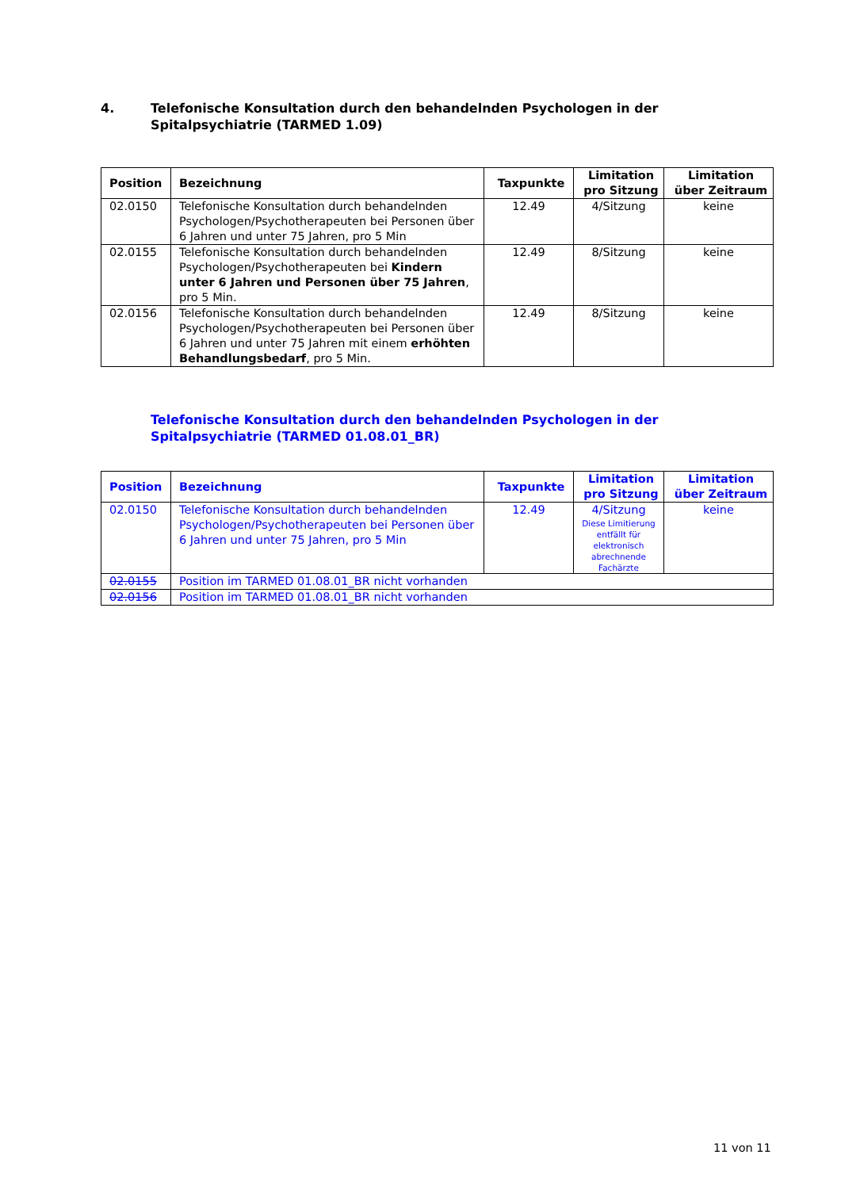4. Telefonische Konsultation durch den behandelnden Psychologen in der
Spitalpsychiatrie (TARMED 1.09)
| Position | Bezeichnung | Taxpunkte | Limitation pro Sitzung | Limitation über Zeitraum |
| --- | --- | --- | --- | --- |
| 02.0150 | Telefonische Konsultation durch behandelnden Psychologen/Psychotherapeuten bei Personen über 6 Jahren und unter 75 Jahren, pro 5 Min | 12.49 | 4/Sitzung | keine |
| 02.0155 | Telefonische Konsultation durch behandelnden Psychologen/Psychotherapeuten bei Kindern unter 6 Jahren und Personen über 75 Jahren , pro 5 Min. | 12.49 | 8/Sitzung | keine |
| 02.0156 | Telefonische Konsultation durch behandelnden Psychologen/Psychotherapeuten bei Personen über 6 Jahren und unter 75 Jahren mit einem erhöhten Behandlungsbedarf , pro 5 Min. | 12.49 | 8/Sitzung | keine |
Telefonische Konsultation durch den behandelnden Psychologen in der
Spitalpsychiatrie (TARMED 01.08.01_BR)
| Position | Bezeichnung | Taxpunkte | Limitation pro Sitzung | Limitation über Zeitraum |
| --- | --- | --- | --- | --- |
| 02.0150 | Telefonische Konsultation durch behandelnden Psychologen/Psychotherapeuten bei Personen über 6 Jahren und unter 75 Jahren, pro 5 Min | 12.49 | 4/Sitzung Diese Limitierung entfällt für elektronisch abrechnende Fachärzte | keine |
| 02.0155 | Position im TARMED 01.08.01_BR nicht vorhanden | | | |
| 02.0156 | Position im TARMED 01.08.01_BR nicht vorhanden | | | |
11 von 11